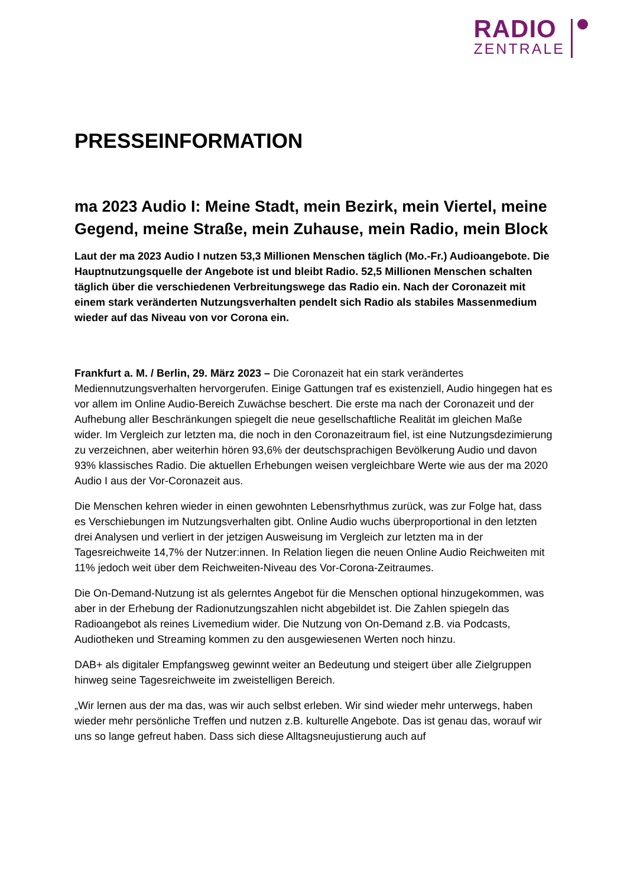RADIO
ZENTRALE
PRESSEINFORMATION
ma 2023 Audio I: Meine Stadt, mein Bezirk, mein Viertel, meine Gegend, meine Straße, mein Zuhause, mein Radio, mein Block
Laut der ma 2023 Audio I nutzen 53,3 Millionen Menschen täglich (Mo.-Fr.) Audioangebote. Die Hauptnutzungsquelle der Angebote ist und bleibt Radio. 52,5 Millionen Menschen schalten täglich über die verschiedenen Verbreitungswege das Radio ein. Nach der Coronazeit mit einem stark veränderten Nutzungsverhalten pendelt sich Radio als stabiles Massenmedium wieder auf das Niveau von vor Corona ein.
Frankfurt a. M. / Berlin, 29. März 2023 – Die Coronazeit hat ein stark verändertes Mediennutzungsverhalten hervorgerufen. Einige Gattungen traf es existenziell, Audio hingegen hat es vor allem im Online Audio-Bereich Zuwächse beschert. Die erste ma nach der Coronazeit und der Aufhebung aller Beschränkungen spiegelt die neue gesellschaftliche Realität im gleichen Maße wider. Im Vergleich zur letzten ma, die noch in den Coronazeitraum fiel, ist eine Nutzungsdezimierung zu verzeichnen, aber weiterhin hören 93,6% der deutschsprachigen Bevölkerung Audio und davon 93% klassisches Radio. Die aktuellen Erhebungen weisen vergleichbare Werte wie aus der ma 2020 Audio I aus der Vor-Coronazeit aus.
Die Menschen kehren wieder in einen gewohnten Lebensrhythmus zurück, was zur Folge hat, dass es Verschiebungen im Nutzungsverhalten gibt. Online Audio wuchs überproportional in den letzten drei Analysen und verliert in der jetzigen Ausweisung im Vergleich zur letzten ma in der Tagesreichweite 14,7% der Nutzer:innen. In Relation liegen die neuen Online Audio Reichweiten mit 11% jedoch weit über dem Reichweiten-Niveau des Vor-Corona-Zeitraumes.
Die On-Demand-Nutzung ist als gelerntes Angebot für die Menschen optional hinzugekommen, was aber in der Erhebung der Radionutzungszahlen nicht abgebildet ist. Die Zahlen spiegeln das Radioangebot als reines Livemedium wider. Die Nutzung von On-Demand z.B. via Podcasts, Audiotheken und Streaming kommen zu den ausgewiesenen Werten noch hinzu.
DAB+ als digitaler Empfangsweg gewinnt weiter an Bedeutung und steigert über alle Zielgruppen hinweg seine Tagesreichweite im zweistelligen Bereich.
„Wir lernen aus der ma das, was wir auch selbst erleben. Wir sind wieder mehr unterwegs, haben wieder mehr persönliche Treffen und nutzen z.B. kulturelle Angebote. Das ist genau das, worauf wir uns so lange gefreut haben. Dass sich diese Alltagsneujustierung auch auf